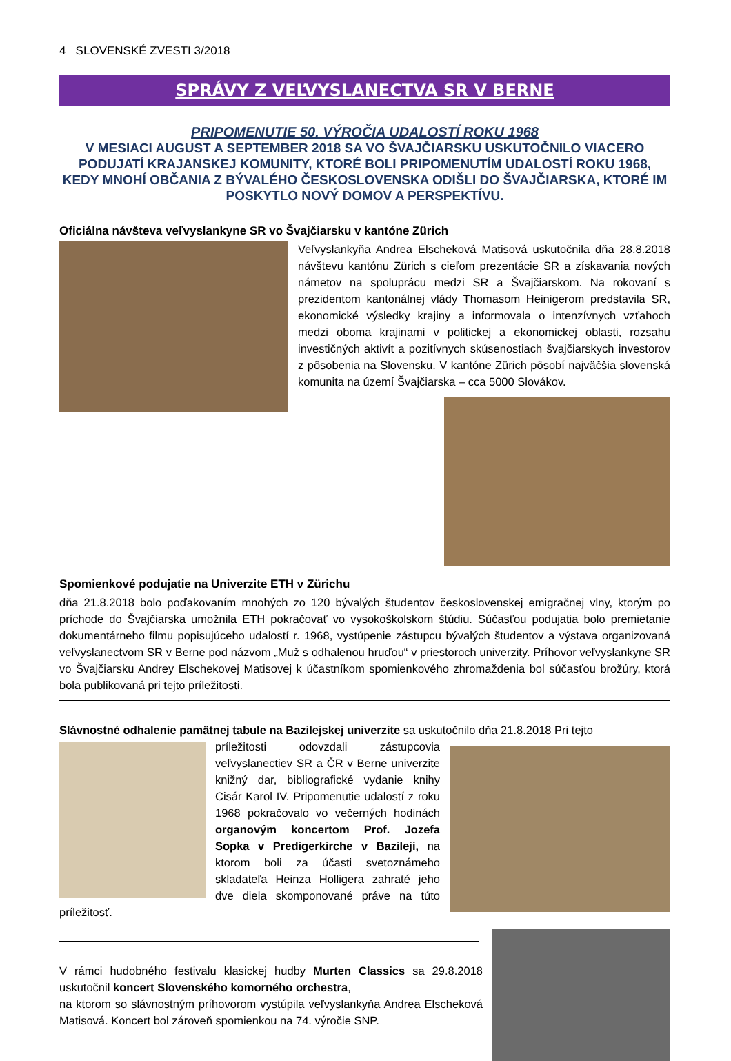4 SLOVENSKÉ ZVESTI 3/2018
SPRÁVY Z VEĽVYSLANECTVA SR V BERNE
PRIPOMENUTIE 50. VÝROČIA UDALOSTÍ ROKU 1968
V MESIACI AUGUST A SEPTEMBER 2018 SA VO ŠVAJČIARSKU USKUTOČNILO VIACERO PODUJATÍ KRAJANSKEJ KOMUNITY, KTORÉ BOLI PRIPOMENUTÍM UDALOSTÍ ROKU 1968, KEDY MNOHÍ OBČANIA Z BÝVALÉHO ČESKOSLOVENSKA ODIŠLI DO ŠVAJČIARSKA, KTORÉ IM POSKYTLO NOVÝ DOMOV A PERSPEKTÍVU.
Oficiálna návšteva veľvyslankyne SR vo Švajčiarsku v kantóne Zürich
Veľvyslankyňa Andrea Elscheková Matisová uskutočnila dňa 28.8.2018 návštevu kantónu Zürich s cieľom prezentácie SR a získavania nových námetov na spoluprácu medzi SR a Švajčiarskom. Na rokovaní s prezidentom kantonálnej vlády Thomasom Heinigerom predstavila SR, ekonomické výsledky krajiny a informovala o intenzívnych vzťahoch medzi oboma krajinami v politickej a ekonomickej oblasti, rozsahu investičných aktivít a pozitívnych skúsenostiach švajčiarskych investorov z pôsobenia na Slovensku. V kantóne Zürich pôsobí najväčšia slovenská komunita na území Švajčiarska – cca 5000 Slovákov.
Spomienkové podujatie na Univerzite ETH v Zürichu
dňa 21.8.2018 bolo poďakovaním mnohých zo 120 bývalých študentov československej emigračnej vlny, ktorým po príchode do Švajčiarska umožnila ETH pokračovať vo vysokoškolskom štúdiu. Súčasťou podujatia bolo premietanie dokumentárneho filmu popisujúceho udalostí r. 1968, vystúpenie zástupcu bývalých študentov a výstava organizovaná veľvyslanectvom SR v Berne pod názvom „Muž s odhalenou hruďou“ v priestoroch univerzity. Príhovor veľvyslankyne SR vo Švajčiarsku Andrey Elschekovej Matisovej k účastníkom spomienkového zhromaždenia bol súčasťou brožúry, ktorá bola publikovaná pri tejto príležitosti.
Slávnostné odhalenie pamätnej tabule na Bazilejskej univerzite sa uskutočnilo dňa 21.8.2018 Pri tejto
príležitosti odovzdali zástupcovia veľvyslanectiev SR a ČR v Berne univerzite knižný dar, bibliografické vydanie knihy Cisár Karol IV. Pripomenutie udalostí z roku 1968 pokračovalo vo večerných hodinách organovým koncertom Prof. Jozefa Sopka v Predigerkirche v Bazileji, na ktorom boli za účasti svetoznámeho skladateľa Heinza Holligera zahraté jeho dve diela skomponované práve na túto príležitosť.
V rámci hudobného festivalu klasickej hudby Murten Classics sa 29.8.2018 uskutočnil koncert Slovenského komorného orchestra,
na ktorom so slávnostným príhovorom vystúpila veľvyslankyňa Andrea Elscheková Matisová. Koncert bol zároveň spomienkou na 74. výročie SNP.